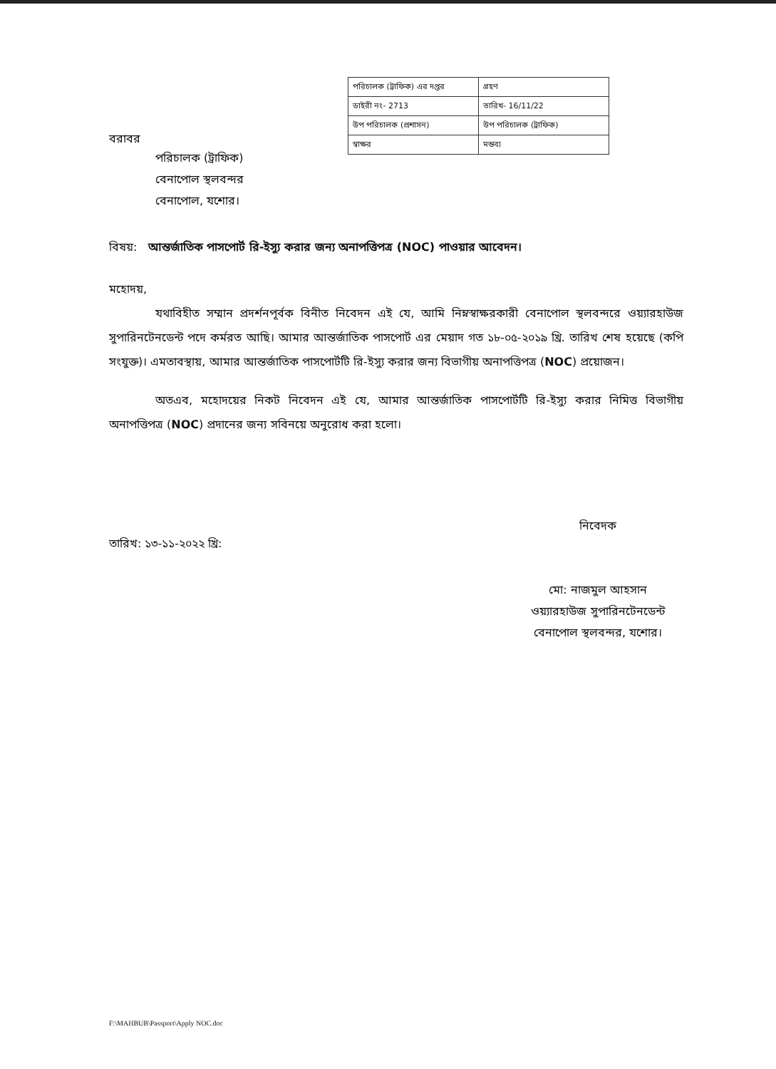| পরিচালক (ট্রাফিক) এর দপ্তর | গ্রহণ |
| ডাইরী নং- 2713 | তারিখ- 16/11/22 |
| উপ পরিচালক (প্রশাসন) | উপ পরিচালক (ট্রাফিক) |
| স্বাক্ষর | মন্তব্য |
বরাবর
পরিচালক (ট্রাফিক)
বেনাপোল স্থলবন্দর
বেনাপোল, যশোর।
বিষয়: আন্তর্জাতিক পাসপোর্ট রি-ইস্যু করার জন্য অনাপত্তিপত্র (NOC) পাওয়ার আবেদন।
মহোদয়,
যথাবিহীত সম্মান প্রদর্শনপূর্বক বিনীত নিবেদন এই যে, আমি নিম্নস্বাক্ষরকারী বেনাপোল স্থলবন্দরে ওয়্যারহাউজ সুপারিনটেনডেন্ট পদে কর্মরত আছি। আমার আন্তর্জাতিক পাসপোর্ট এর মেয়াদ গত ১৮-০৫-২০১৯ খ্রি. তারিখ শেষ হয়েছে (কপি সংযুক্ত)। এমতাবস্থায়, আমার আন্তর্জাতিক পাসপোর্টটি রি-ইস্যু করার জন্য বিভাগীয় অনাপত্তিপত্র (NOC) প্রয়োজন।
অতএব, মহোদয়ের নিকট নিবেদন এই যে, আমার আন্তর্জাতিক পাসপোর্টটি রি-ইস্যু করার নিমিত্ত বিভাগীয় অনাপত্তিপত্র (NOC) প্রদানের জন্য সবিনয়ে অনুরোধ করা হলো।
তারিখ: ১৩-১১-২০২২ খ্রি:
নিবেদক
মো: নাজমুল আহসান
ওয়্যারহাউজ সুপারিনটেনডেন্ট
বেনাপোল স্থলবন্দর, যশোর।
F:\MAHBUB\Passport\Apply NOC.doc